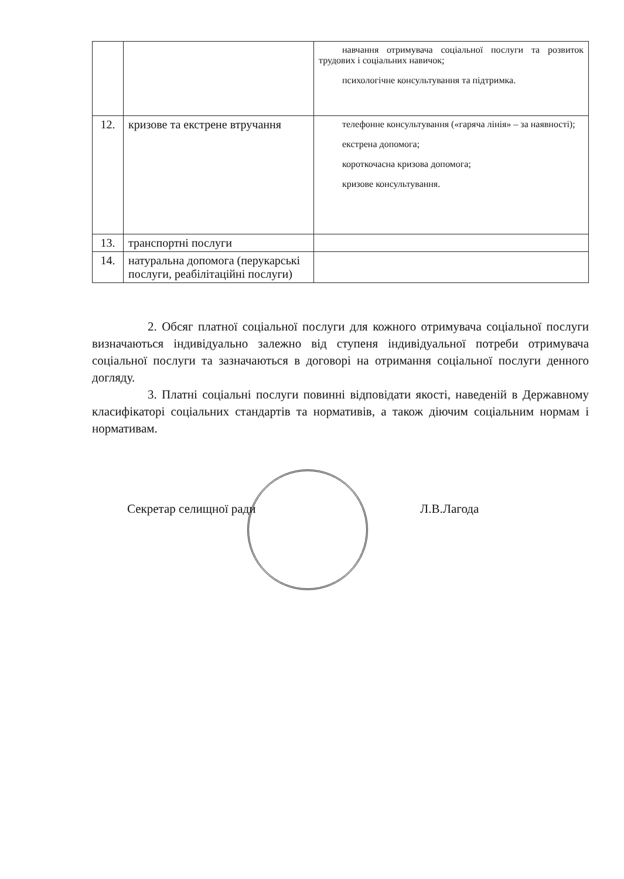| | | навчання отримувача соціальної послуги та розвиток трудових і соціальних навичок; психологічне консультування та підтримка. |
| 12. | кризове та екстрене втручання | телефонне консультування («гаряча лінія» – за наявності); екстрена допомога; короткочасна кризова допомога; кризове консультування. |
| 13. | транспортні послуги | |
| 14. | натуральна допомога (перукарські послуги, реабілітаційні послуги) | |
2. Обсяг платної соціальної послуги для кожного отримувача соціальної послуги визначаються індивідуально залежно від ступеня індивідуальної потреби отримувача соціальної послуги та зазначаються в договорі на отримання соціальної послуги денного догляду.
3. Платні соціальні послуги повинні відповідати якості, наведеній в Державному класифікаторі соціальних стандартів та нормативів, а також діючим соціальним нормам і нормативам.
Секретар селищної ради Л.В.Лагода